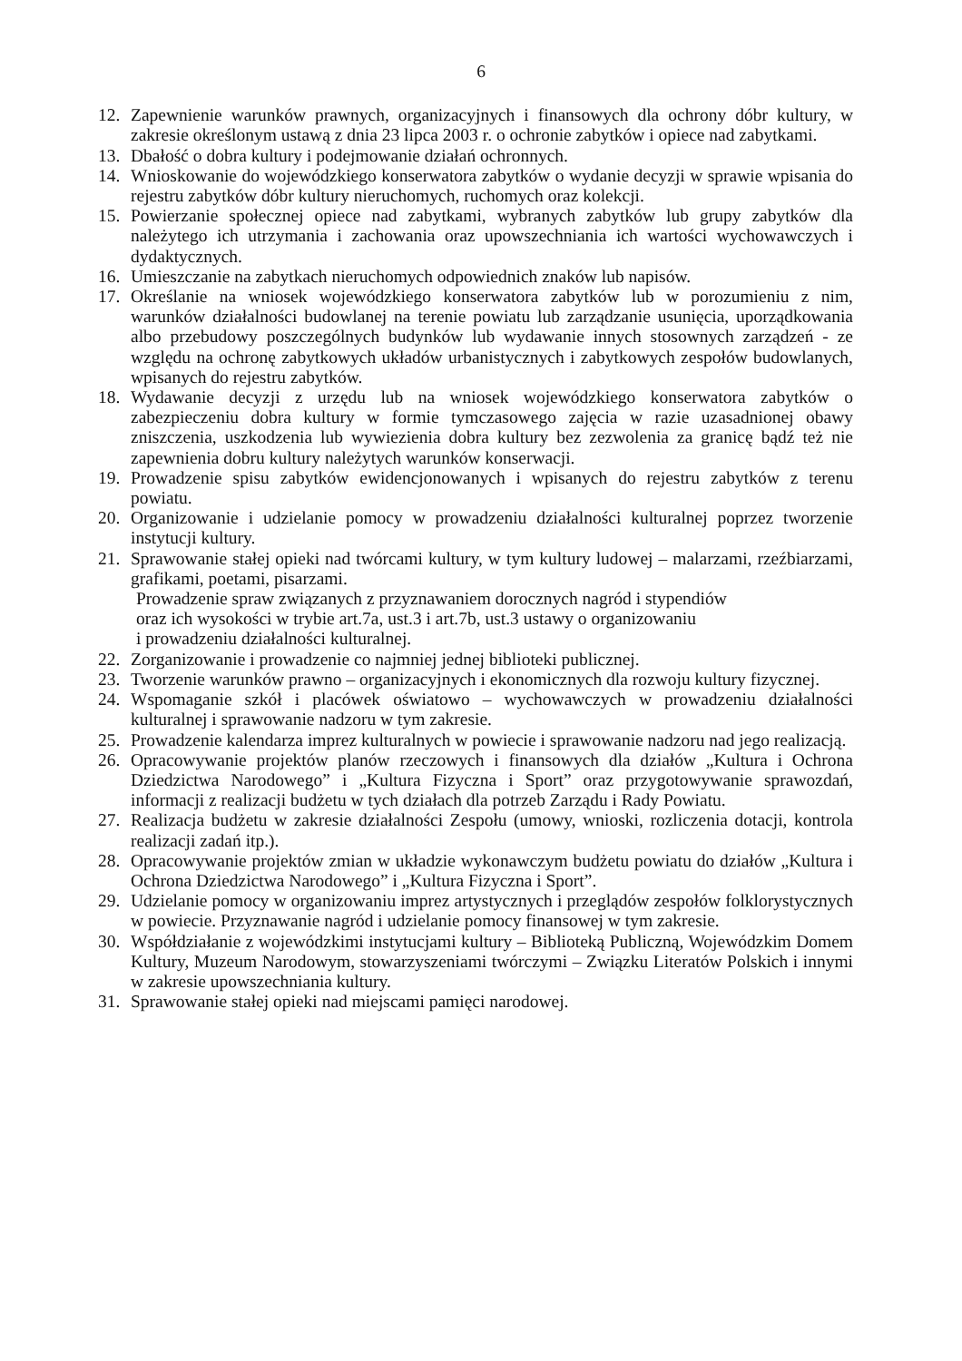6
12. Zapewnienie warunków prawnych, organizacyjnych i finansowych dla ochrony dóbr kultury, w zakresie określonym ustawą z dnia 23 lipca 2003 r. o ochronie zabytków i opiece nad zabytkami.
13. Dbałość o dobra kultury i podejmowanie działań ochronnych.
14. Wnioskowanie do wojewódzkiego konserwatora zabytków o wydanie decyzji w sprawie wpisania do rejestru zabytków dóbr kultury nieruchomych, ruchomych oraz kolekcji.
15. Powierzanie społecznej opiece nad zabytkami, wybranych zabytków lub grupy zabytków dla należytego ich utrzymania i zachowania oraz upowszechniania ich wartości wychowawczych i dydaktycznych.
16. Umieszczanie na zabytkach nieruchomych odpowiednich znaków lub napisów.
17. Określanie na wniosek wojewódzkiego konserwatora zabytków lub w porozumieniu z nim, warunków działalności budowlanej na terenie powiatu lub zarządzanie usunięcia, uporządkowania albo przebudowy poszczególnych budynków lub wydawanie innych stosownych zarządzeń - ze względu na ochronę zabytkowych układów urbanistycznych i zabytkowych zespołów budowlanych, wpisanych do rejestru zabytków.
18. Wydawanie decyzji z urzędu lub na wniosek wojewódzkiego konserwatora zabytków o zabezpieczeniu dobra kultury w formie tymczasowego zajęcia w razie uzasadnionej obawy zniszczenia, uszkodzenia lub wywiezienia dobra kultury bez zezwolenia za granicę bądź też nie zapewnienia dobru kultury należytych warunków konserwacji.
19. Prowadzenie spisu zabytków ewidencjonowanych i wpisanych do rejestru zabytków z terenu powiatu.
20. Organizowanie i udzielanie pomocy w prowadzeniu działalności kulturalnej poprzez tworzenie instytucji kultury.
21. Sprawowanie stałej opieki nad twórcami kultury, w tym kultury ludowej – malarzami, rzeźbiarzami, grafikami, poetami, pisarzami.
Prowadzenie spraw związanych z przyznawaniem dorocznych nagród i stypendiów
oraz ich wysokości w trybie art.7a, ust.3 i art.7b, ust.3 ustawy o organizowaniu
i prowadzeniu działalności kulturalnej.
22. Zorganizowanie i prowadzenie co najmniej jednej biblioteki publicznej.
23. Tworzenie warunków prawno – organizacyjnych i ekonomicznych dla rozwoju kultury fizycznej.
24. Wspomaganie szkół i placówek oświatowo – wychowawczych w prowadzeniu działalności kulturalnej i sprawowanie nadzoru w tym zakresie.
25. Prowadzenie kalendarza imprez kulturalnych w powiecie i sprawowanie nadzoru nad jego realizacją.
26. Opracowywanie projektów planów rzeczowych i finansowych dla działów „Kultura i Ochrona Dziedzictwa Narodowego” i „Kultura Fizyczna i Sport” oraz przygotowywanie sprawozdań, informacji z realizacji budżetu w tych działach dla potrzeb Zarządu i Rady Powiatu.
27. Realizacja budżetu w zakresie działalności Zespołu (umowy, wnioski, rozliczenia dotacji, kontrola realizacji zadań itp.).
28. Opracowywanie projektów zmian w układzie wykonawczym budżetu powiatu do działów „Kultura i Ochrona Dziedzictwa Narodowego” i „Kultura Fizyczna i Sport”.
29. Udzielanie pomocy w organizowaniu imprez artystycznych i przeglądów zespołów folklorystycznych w powiecie. Przyznawanie nagród i udzielanie pomocy finansowej w tym zakresie.
30. Współdziałanie z wojewódzkimi instytucjami kultury – Biblioteką Publiczną, Wojewódzkim Domem Kultury, Muzeum Narodowym, stowarzyszeniami twórczymi – Związku Literatów Polskich i innymi w zakresie upowszechniania kultury.
31. Sprawowanie stałej opieki nad miejscami pamięci narodowej.